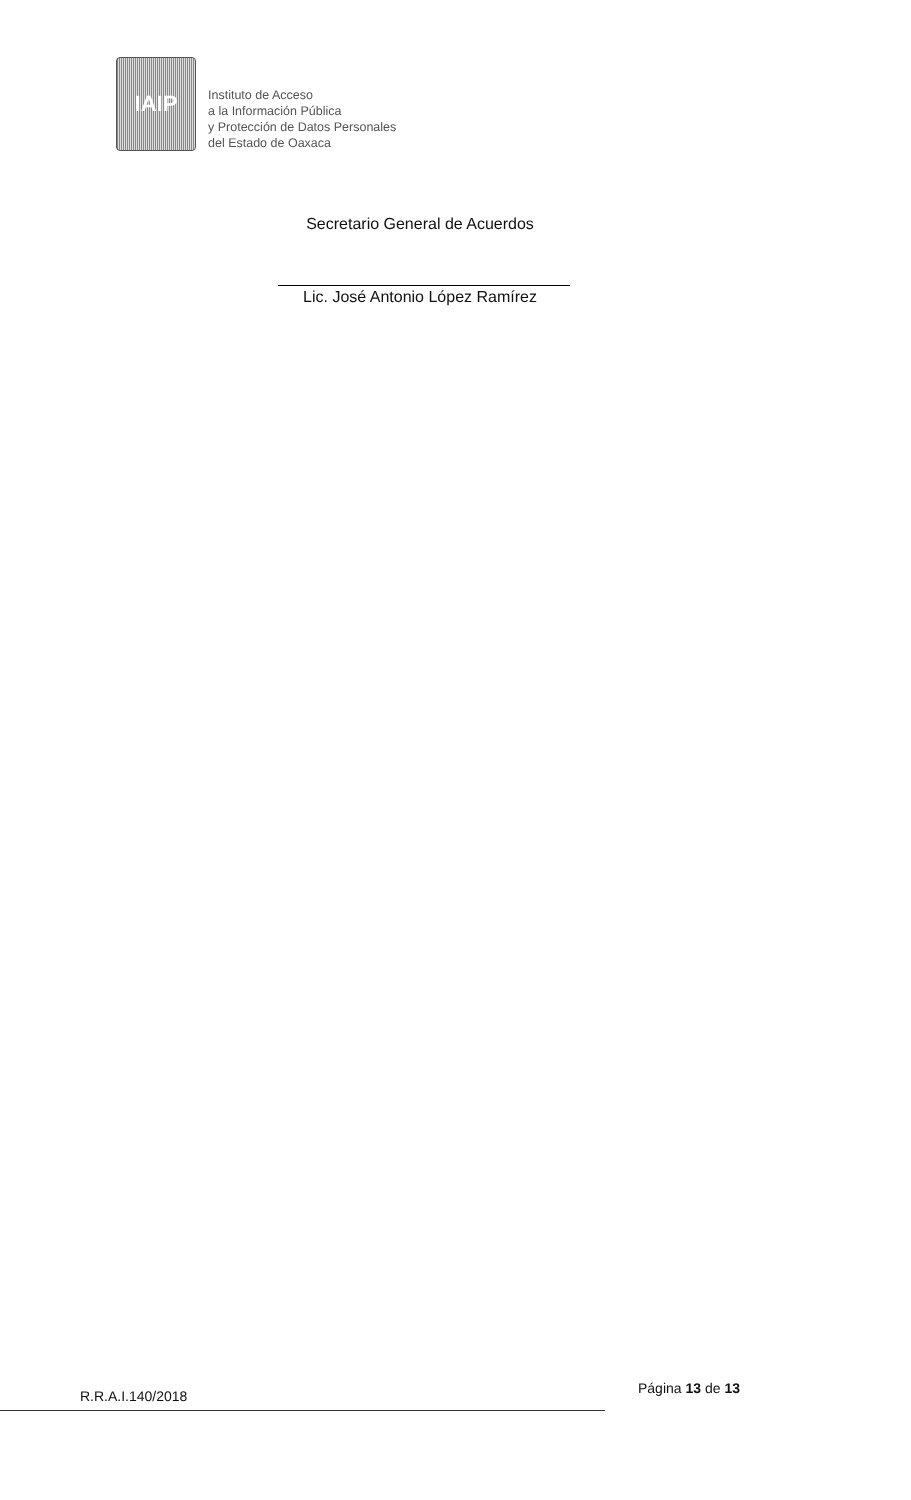IAIP
Instituto de Acceso
a la Información Pública
y Protección de Datos Personales
del Estado de Oaxaca
Secretario General de Acuerdos
Lic. José Antonio López Ramírez
R.R.A.I.140/2018 Página 13 de 13